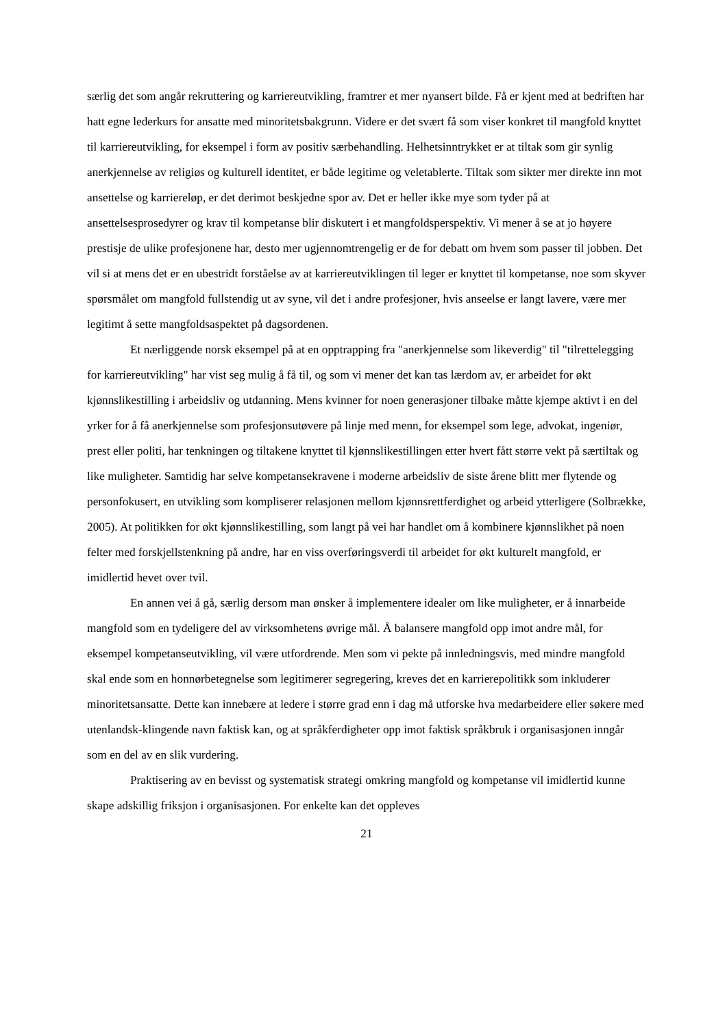særlig det som angår rekruttering og karriereutvikling, framtrer et mer nyansert bilde. Få er kjent med at bedriften har hatt egne lederkurs for ansatte med minoritetsbakgrunn. Videre er det svært få som viser konkret til mangfold knyttet til karriereutvikling, for eksempel i form av positiv særbehandling. Helhetsinntrykket er at tiltak som gir synlig anerkjennelse av religiøs og kulturell identitet, er både legitime og veletablerte. Tiltak som sikter mer direkte inn mot ansettelse og karriereløp, er det derimot beskjedne spor av. Det er heller ikke mye som tyder på at ansettelsesprosedyrer og krav til kompetanse blir diskutert i et mangfoldsperspektiv. Vi mener å se at jo høyere prestisje de ulike profesjonene har, desto mer ugjennomtrengelig er de for debatt om hvem som passer til jobben. Det vil si at mens det er en ubestridt forståelse av at karriereutviklingen til leger er knyttet til kompetanse, noe som skyver spørsmålet om mangfold fullstendig ut av syne, vil det i andre profesjoner, hvis anseelse er langt lavere, være mer legitimt å sette mangfoldsaspektet på dagsordenen.
Et nærliggende norsk eksempel på at en opptrapping fra "anerkjennelse som likeverdig" til "tilrettelegging for karriereutvikling" har vist seg mulig å få til, og som vi mener det kan tas lærdom av, er arbeidet for økt kjønnslikestilling i arbeidsliv og utdanning. Mens kvinner for noen generasjoner tilbake måtte kjempe aktivt i en del yrker for å få anerkjennelse som profesjonsutøvere på linje med menn, for eksempel som lege, advokat, ingeniør, prest eller politi, har tenkningen og tiltakene knyttet til kjønnslikestillingen etter hvert fått større vekt på særtiltak og like muligheter. Samtidig har selve kompetansekravene i moderne arbeidsliv de siste årene blitt mer flytende og personfokusert, en utvikling som kompliserer relasjonen mellom kjønnsrettferdighet og arbeid ytterligere (Solbrække, 2005). At politikken for økt kjønnslikestilling, som langt på vei har handlet om å kombinere kjønnslikhet på noen felter med forskjellstenkning på andre, har en viss overføringsverdi til arbeidet for økt kulturelt mangfold, er imidlertid hevet over tvil.
En annen vei å gå, særlig dersom man ønsker å implementere idealer om like muligheter, er å innarbeide mangfold som en tydeligere del av virksomhetens øvrige mål. Å balansere mangfold opp imot andre mål, for eksempel kompetanseutvikling, vil være utfordrende. Men som vi pekte på innledningsvis, med mindre mangfold skal ende som en honnørbetegnelse som legitimerer segregering, kreves det en karrierepolitikk som inkluderer minoritetsansatte. Dette kan innebære at ledere i større grad enn i dag må utforske hva medarbeidere eller søkere med utenlandsk-klingende navn faktisk kan, og at språkferdigheter opp imot faktisk språkbruk i organisasjonen inngår som en del av en slik vurdering.
Praktisering av en bevisst og systematisk strategi omkring mangfold og kompetanse vil imidlertid kunne skape adskillig friksjon i organisasjonen. For enkelte kan det oppleves
21